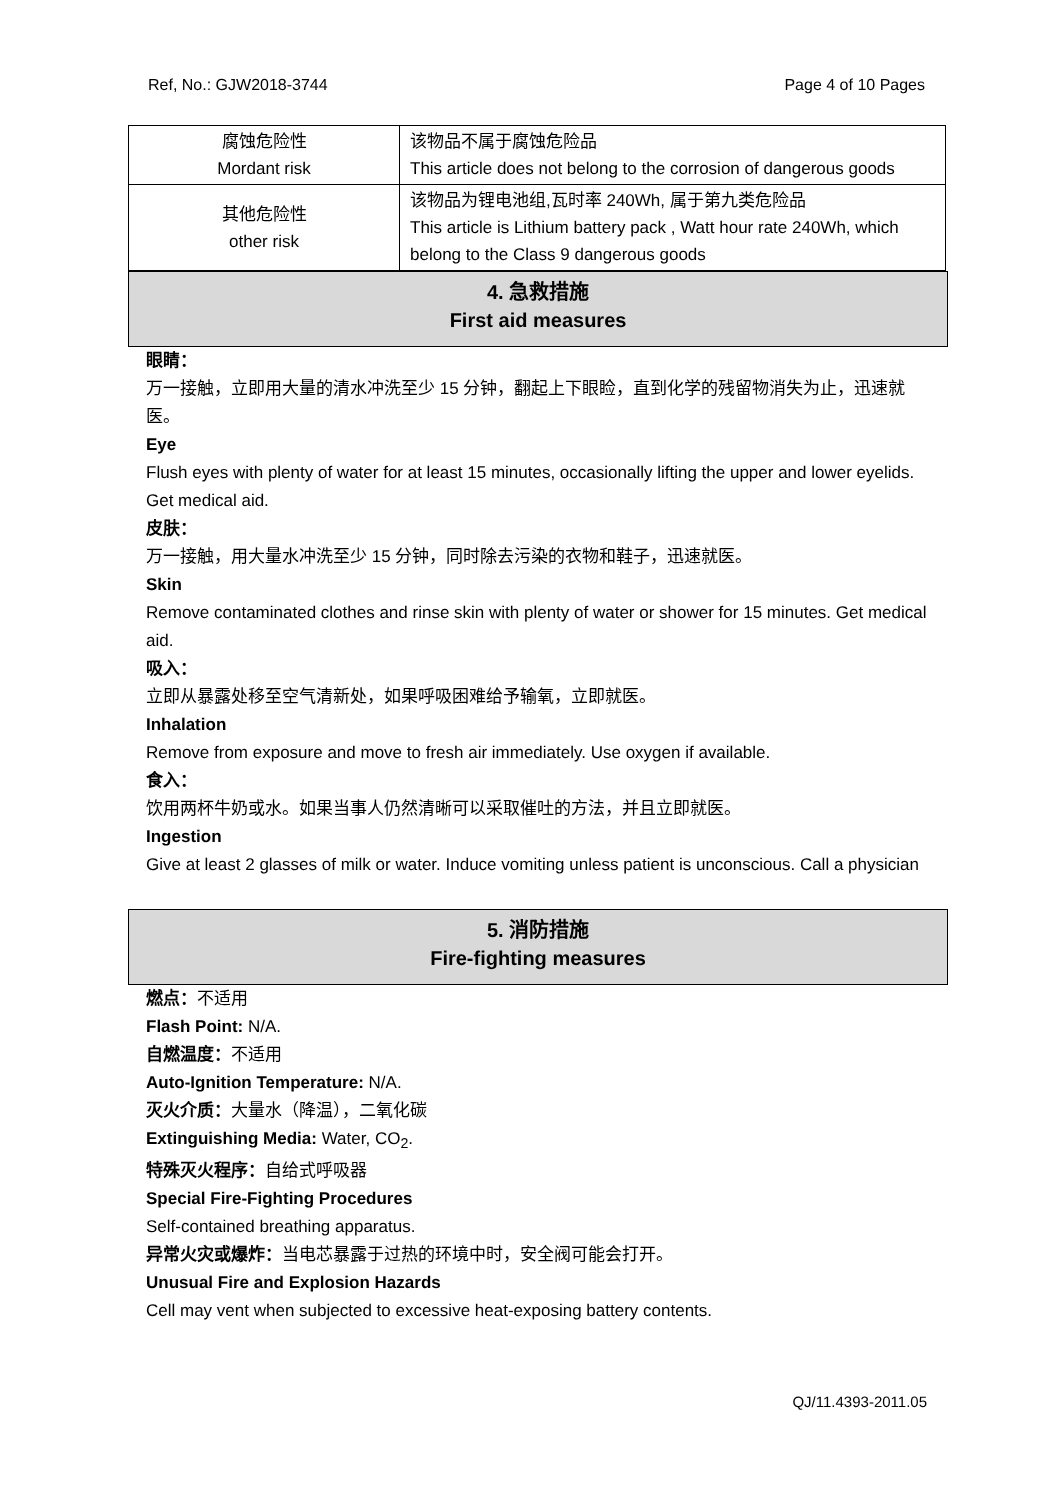Ref, No.: GJW2018-3744 Page 4 of 10 Pages
| 腐蚀危险性 Mordant risk | 该物品不属于腐蚀危险品 This article does not belong to the corrosion of dangerous goods |
| 其他危险性 other risk | 该物品为锂电池组,瓦时率 240Wh, 属于第九类危险品 This article is Lithium battery pack , Watt hour rate 240Wh, which belong to the Class 9 dangerous goods |
4. 急救措施
First aid measures
眼睛：
万一接触，立即用大量的清水冲洗至少 15 分钟，翻起上下眼睑，直到化学的残留物消失为止，迅速就医。
Eye
Flush eyes with plenty of water for at least 15 minutes, occasionally lifting the upper and lower eyelids. Get medical aid.
皮肤：
万一接触，用大量水冲洗至少 15 分钟，同时除去污染的衣物和鞋子，迅速就医。
Skin
Remove contaminated clothes and rinse skin with plenty of water or shower for 15 minutes. Get medical aid.
吸入：
立即从暴露处移至空气清新处，如果呼吸困难给予输氧，立即就医。
Inhalation
Remove from exposure and move to fresh air immediately. Use oxygen if available.
食入：
饮用两杯牛奶或水。如果当事人仍然清晰可以采取催吐的方法，并且立即就医。
Ingestion
Give at least 2 glasses of milk or water. Induce vomiting unless patient is unconscious. Call a physician
5. 消防措施
Fire-fighting measures
燃点：不适用
Flash Point: N/A.
自燃温度：不适用
Auto-Ignition Temperature: N/A.
灭火介质：大量水（降温），二氧化碳
Extinguishing Media: Water, CO<sub>2</sub>.
特殊灭火程序：自给式呼吸器
Special Fire-Fighting Procedures
Self-contained breathing apparatus.
异常火灾或爆炸：当电芯暴露于过热的环境中时，安全阀可能会打开。
Unusual Fire and Explosion Hazards
Cell may vent when subjected to excessive heat-exposing battery contents.
QJ/11.4393-2011.05